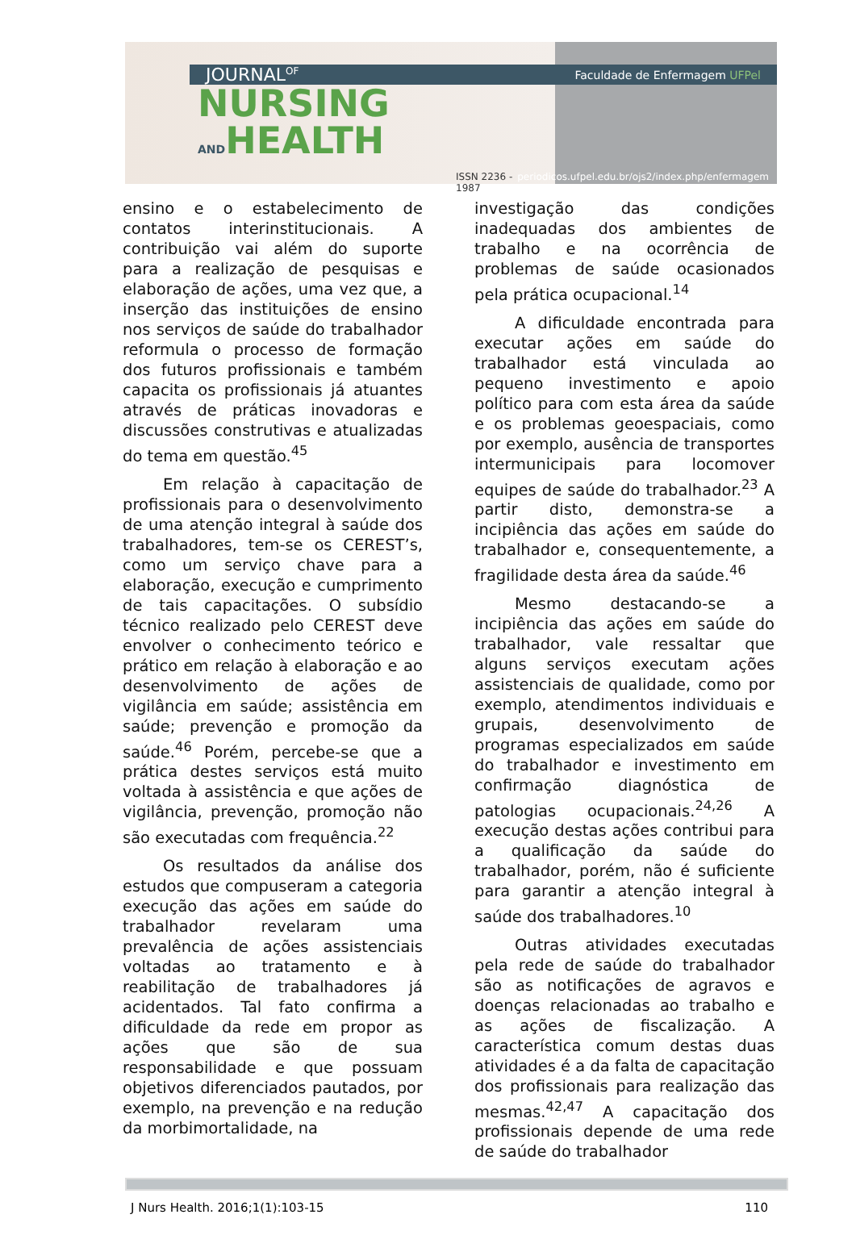JOURNAL<sup>OF</sup> Faculdade de Enfermagem UFPel
NURSING
ANDHEALTH
ISSN 2236 - 1987 periodicos.ufpel.edu.br/ojs2/index.php/enfermagem
ensino e o estabelecimento de contatos interinstitucionais. A contribuição vai além do suporte para a realização de pesquisas e elaboração de ações, uma vez que, a inserção das instituições de ensino nos serviços de saúde do trabalhador reformula o processo de formação dos futuros profissionais e também capacita os profissionais já atuantes através de práticas inovadoras e discussões construtivas e atualizadas do tema em questão.<sup>45</sup>
Em relação à capacitação de profissionais para o desenvolvimento de uma atenção integral à saúde dos trabalhadores, tem-se os CEREST’s, como um serviço chave para a elaboração, execução e cumprimento de tais capacitações. O subsídio técnico realizado pelo CEREST deve envolver o conhecimento teórico e prático em relação à elaboração e ao desenvolvimento de ações de vigilância em saúde; assistência em saúde; prevenção e promoção da saúde.<sup>46</sup> Porém, percebe-se que a prática destes serviços está muito voltada à assistência e que ações de vigilância, prevenção, promoção não são executadas com frequência.<sup>22</sup>
Os resultados da análise dos estudos que compuseram a categoria execução das ações em saúde do trabalhador revelaram uma prevalência de ações assistenciais voltadas ao tratamento e à reabilitação de trabalhadores já acidentados. Tal fato confirma a dificuldade da rede em propor as ações que são de sua responsabilidade e que possuam objetivos diferenciados pautados, por exemplo, na prevenção e na redução da morbimortalidade, na
investigação das condições inadequadas dos ambientes de trabalho e na ocorrência de problemas de saúde ocasionados pela prática ocupacional.<sup>14</sup>
A dificuldade encontrada para executar ações em saúde do trabalhador está vinculada ao pequeno investimento e apoio político para com esta área da saúde e os problemas geoespaciais, como por exemplo, ausência de transportes intermunicipais para locomover equipes de saúde do trabalhador.<sup>23</sup> A partir disto, demonstra-se a incipiência das ações em saúde do trabalhador e, consequentemente, a fragilidade desta área da saúde.<sup>46</sup>
Mesmo destacando-se a incipiência das ações em saúde do trabalhador, vale ressaltar que alguns serviços executam ações assistenciais de qualidade, como por exemplo, atendimentos individuais e grupais, desenvolvimento de programas especializados em saúde do trabalhador e investimento em confirmação diagnóstica de patologias ocupacionais.<sup>24,26</sup> A execução destas ações contribui para a qualificação da saúde do trabalhador, porém, não é suficiente para garantir a atenção integral à saúde dos trabalhadores.<sup>10</sup>
Outras atividades executadas pela rede de saúde do trabalhador são as notificações de agravos e doenças relacionadas ao trabalho e as ações de fiscalização. A característica comum destas duas atividades é a da falta de capacitação dos profissionais para realização das mesmas.<sup>42,47</sup> A capacitação dos profissionais depende de uma rede de saúde do trabalhador
J Nurs Health. 2016;1(1):103-15 110